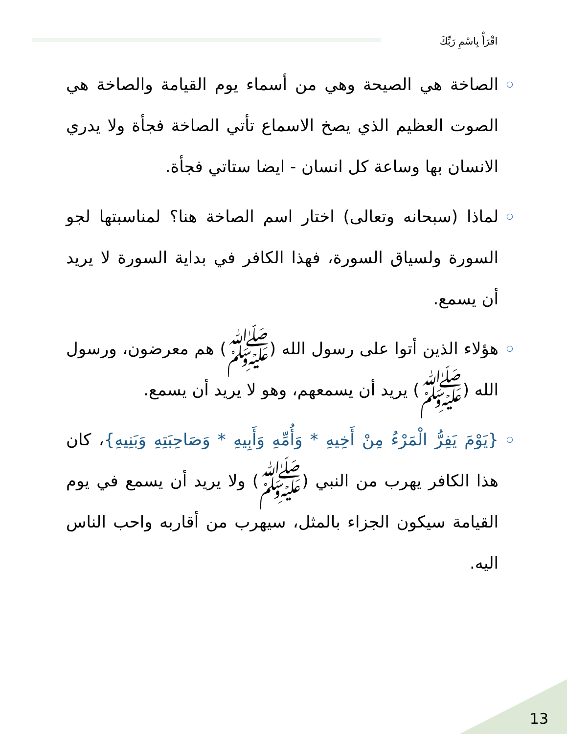اقْرَأْ بِاسْمِ رَبِّكَ
○ الصاخة هي الصيحة وهي من أسماء يوم القيامة والصاخة هي الصوت العظيم الذي يصخ الاسماع تأتي الصاخة فجأة ولا يدري الانسان بها وساعة كل انسان - ايضا ستاتي فجأة.
○ لماذا (سبحانه وتعالى) اختار اسم الصاخة هنا؟ لمناسبتها لجو السورة ولسياق السورة، فهذا الكافر في بداية السورة لا يريد أن يسمع.
○ هؤلاء الذين أتوا على رسول الله (ﷺ) هم معرضون، ورسول الله (ﷺ) يريد أن يسمعهم، وهو لا يريد أن يسمع.
○ {يَوْمَ يَفِرُّ الْمَرْءُ مِنْ أَخِيهِ * وَأُمِّهِ وَأَبِيهِ * وَصَاحِبَتِهِ وَبَنِيهِ}، كان هذا الكافر يهرب من النبي (ﷺ) ولا يريد أن يسمع في يوم القيامة سيكون الجزاء بالمثل، سيهرب من أقاربه واحب الناس اليه.
13